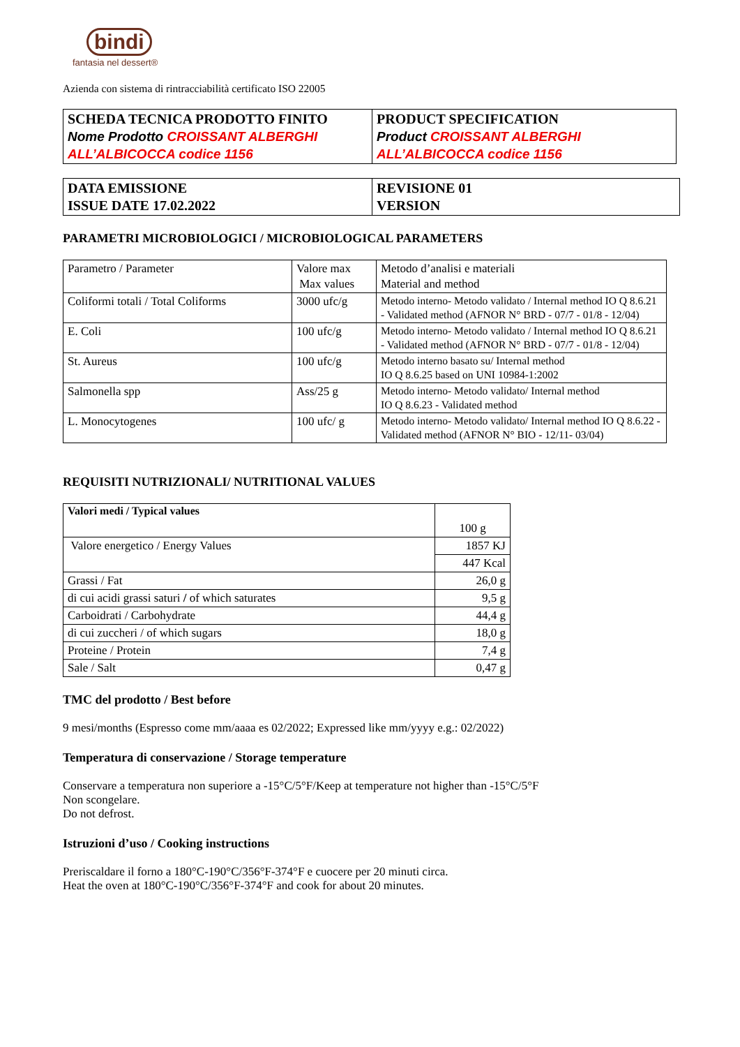bindi
fantasia nel dessert®
Azienda con sistema di rintracciabilità certificato ISO 22005
| SCHEDA TECNICA PRODOTTO FINITO Nome Prodotto CROISSANT ALBERGHI ALL’ALBICOCCA codice 1156 | PRODUCT SPECIFICATION Product CROISSANT ALBERGHI ALL’ALBICOCCA codice 1156 |
| DATA EMISSIONE ISSUE DATE 17.02.2022 | REVISIONE 01 VERSION |
PARAMETRI MICROBIOLOGICI / MICROBIOLOGICAL PARAMETERS
| Parametro / Parameter | Valore max Max values | Metodo d’analisi e materiali Material and method |
| Coliformi totali / Total Coliforms | 3000 ufc/g | Metodo interno- Metodo validato / Internal method IO Q 8.6.21 - Validated method (AFNOR N° BRD - 07/7 - 01/8 - 12/04) |
| E. Coli | 100 ufc/g | Metodo interno- Metodo validato / Internal method IO Q 8.6.21 - Validated method (AFNOR N° BRD - 07/7 - 01/8 - 12/04) |
| St. Aureus | 100 ufc/g | Metodo interno basato su/ Internal method IO Q 8.6.25 based on UNI 10984-1:2002 |
| Salmonella spp | Ass/25 g | Metodo interno- Metodo validato/ Internal method IO Q 8.6.23 - Validated method |
| L. Monocytogenes | 100 ufc/ g | Metodo interno- Metodo validato/ Internal method IO Q 8.6.22 - Validated method (AFNOR N° BIO - 12/11- 03/04) |
REQUISITI NUTRIZIONALI/ NUTRITIONAL VALUES
| Valori medi / Typical values | 100 g |
| Valore energetico / Energy Values | 1857 KJ |
| | 447 Kcal |
| Grassi / Fat | 26,0 g |
| di cui acidi grassi saturi / of which saturates | 9,5 g |
| Carboidrati / Carbohydrate | 44,4 g |
| di cui zuccheri / of which sugars | 18,0 g |
| Proteine / Protein | 7,4 g |
| Sale / Salt | 0,47 g |
TMC del prodotto / Best before
9 mesi/months (Espresso come mm/aaaa es 02/2022; Expressed like mm/yyyy e.g.: 02/2022)
Temperatura di conservazione / Storage temperature
Conservare a temperatura non superiore a -15°C/5°F/Keep at temperature not higher than -15°C/5°F
Non scongelare.
Do not defrost.
Istruzioni d’uso / Cooking instructions
Preriscaldare il forno a 180°C-190°C/356°F-374°F e cuocere per 20 minuti circa.
Heat the oven at 180°C-190°C/356°F-374°F and cook for about 20 minutes.